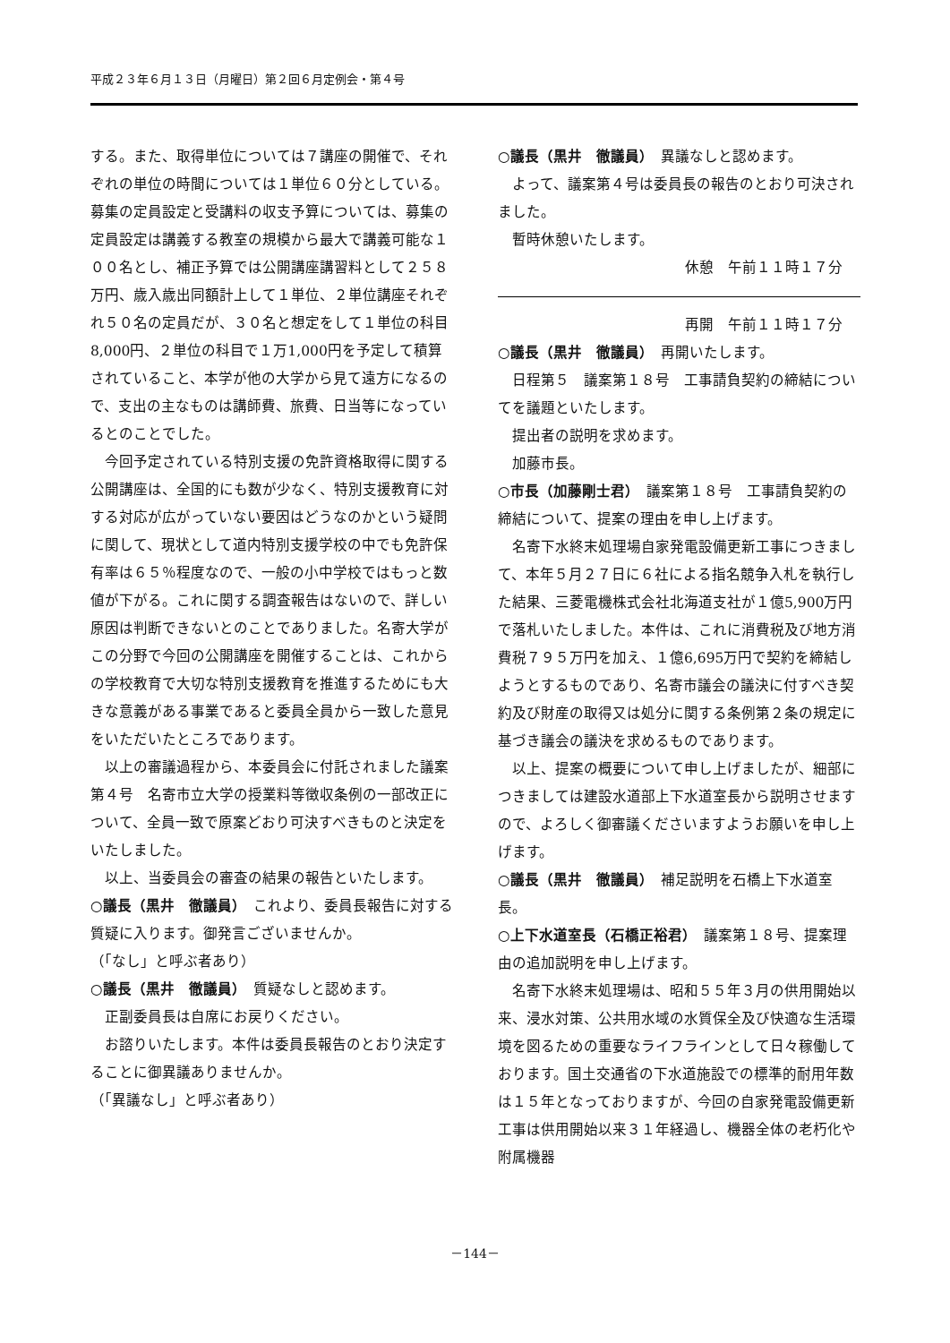平成２３年６月１３日（月曜日）第２回６月定例会・第４号
する。また、取得単位については７講座の開催で、それぞれの単位の時間については１単位６０分としている。募集の定員設定と受講料の収支予算については、募集の定員設定は講義する教室の規模から最大で講義可能な１００名とし、補正予算では公開講座講習料として２５８万円、歳入歳出同額計上して１単位、２単位講座それぞれ５０名の定員だが、３０名と想定をして１単位の科目8,000円、２単位の科目で１万1,000円を予定して積算されていること、本学が他の大学から見て遠方になるので、支出の主なものは講師費、旅費、日当等になっているとのことでした。
今回予定されている特別支援の免許資格取得に関する公開講座は、全国的にも数が少なく、特別支援教育に対する対応が広がっていない要因はどうなのかという疑問に関して、現状として道内特別支援学校の中でも免許保有率は６５％程度なので、一般の小中学校ではもっと数値が下がる。これに関する調査報告はないので、詳しい原因は判断できないとのことでありました。名寄大学がこの分野で今回の公開講座を開催することは、これからの学校教育で大切な特別支援教育を推進するためにも大きな意義がある事業であると委員全員から一致した意見をいただいたところであります。
以上の審議過程から、本委員会に付託されました議案第４号　名寄市立大学の授業料等徴収条例の一部改正について、全員一致で原案どおり可決すべきものと決定をいたしました。
以上、当委員会の審査の結果の報告といたします。
○議長（黒井　徹議員）　これより、委員長報告に対する質疑に入ります。御発言ございませんか。
（「なし」と呼ぶ者あり）
○議長（黒井　徹議員）　質疑なしと認めます。
正副委員長は自席にお戻りください。
お諮りいたします。本件は委員長報告のとおり決定することに御異議ありませんか。
（「異議なし」と呼ぶ者あり）
○議長（黒井　徹議員）　異議なしと認めます。
よって、議案第４号は委員長の報告のとおり可決されました。
暫時休憩いたします。
休憩　午前１１時１７分
再開　午前１１時１７分
○議長（黒井　徹議員）　再開いたします。
日程第５　議案第１８号　工事請負契約の締結についてを議題といたします。
提出者の説明を求めます。
加藤市長。
○市長（加藤剛士君）　議案第１８号　工事請負契約の締結について、提案の理由を申し上げます。
名寄下水終末処理場自家発電設備更新工事につきまして、本年５月２７日に６社による指名競争入札を執行した結果、三菱電機株式会社北海道支社が１億5,900万円で落札いたしました。本件は、これに消費税及び地方消費税７９５万円を加え、１億6,695万円で契約を締結しようとするものであり、名寄市議会の議決に付すべき契約及び財産の取得又は処分に関する条例第２条の規定に基づき議会の議決を求めるものであります。
以上、提案の概要について申し上げましたが、細部につきましては建設水道部上下水道室長から説明させますので、よろしく御審議くださいますようお願いを申し上げます。
○議長（黒井　徹議員）　補足説明を石橋上下水道室長。
○上下水道室長（石橋正裕君）　議案第１８号、提案理由の追加説明を申し上げます。
名寄下水終末処理場は、昭和５５年３月の供用開始以来、浸水対策、公共用水域の水質保全及び快適な生活環境を図るための重要なライフラインとして日々稼働しております。国土交通省の下水道施設での標準的耐用年数は１５年となっておりますが、今回の自家発電設備更新工事は供用開始以来３１年経過し、機器全体の老朽化や附属機器
－144－